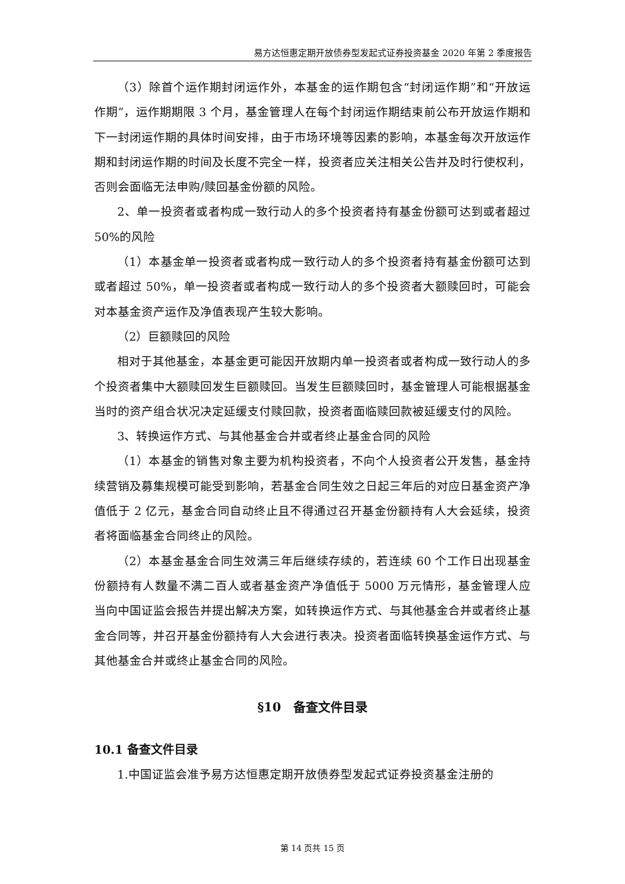易方达恒惠定期开放债券型发起式证券投资基金 2020 年第 2 季度报告
（3）除首个运作期封闭运作外，本基金的运作期包含“封闭运作期”和“开放运作期”，运作期期限 3 个月，基金管理人在每个封闭运作期结束前公布开放运作期和下一封闭运作期的具体时间安排，由于市场环境等因素的影响，本基金每次开放运作期和封闭运作期的时间及长度不完全一样，投资者应关注相关公告并及时行使权利，否则会面临无法申购/赎回基金份额的风险。
2、单一投资者或者构成一致行动人的多个投资者持有基金份额可达到或者超过 50%的风险
（1）本基金单一投资者或者构成一致行动人的多个投资者持有基金份额可达到或者超过 50%，单一投资者或者构成一致行动人的多个投资者大额赎回时，可能会对本基金资产运作及净值表现产生较大影响。
（2）巨额赎回的风险
相对于其他基金，本基金更可能因开放期内单一投资者或者构成一致行动人的多个投资者集中大额赎回发生巨额赎回。当发生巨额赎回时，基金管理人可能根据基金当时的资产组合状况决定延缓支付赎回款，投资者面临赎回款被延缓支付的风险。
3、转换运作方式、与其他基金合并或者终止基金合同的风险
（1）本基金的销售对象主要为机构投资者，不向个人投资者公开发售，基金持续营销及募集规模可能受到影响，若基金合同生效之日起三年后的对应日基金资产净值低于 2 亿元，基金合同自动终止且不得通过召开基金份额持有人大会延续，投资者将面临基金合同终止的风险。
（2）本基金基金合同生效满三年后继续存续的，若连续 60 个工作日出现基金份额持有人数量不满二百人或者基金资产净值低于 5000 万元情形，基金管理人应当向中国证监会报告并提出解决方案，如转换运作方式、与其他基金合并或者终止基金合同等，并召开基金份额持有人大会进行表决。投资者面临转换基金运作方式、与其他基金合并或终止基金合同的风险。
§10　备查文件目录
10.1 备查文件目录
1.中国证监会准予易方达恒惠定期开放债券型发起式证券投资基金注册的
第 14 页共 15 页